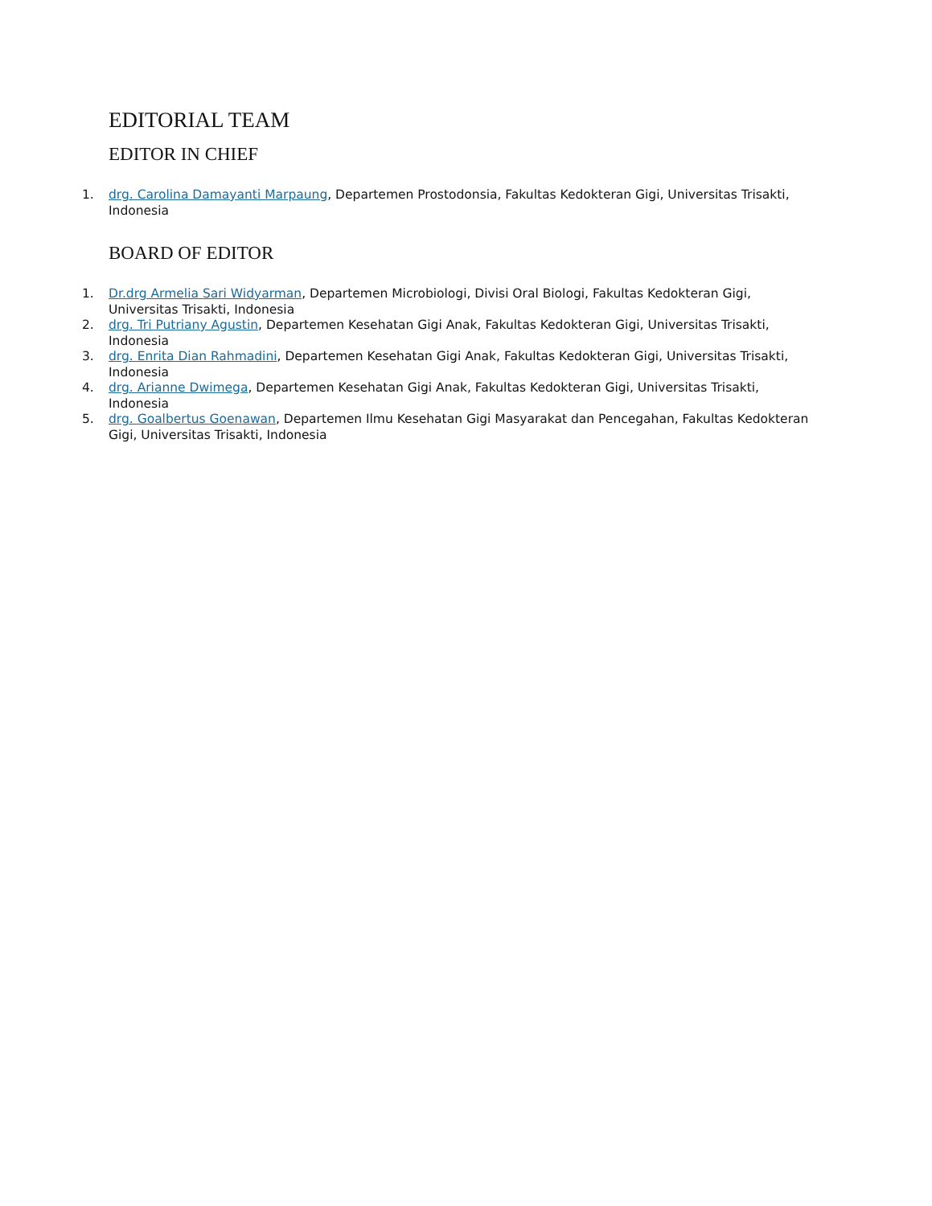EDITORIAL TEAM
EDITOR IN CHIEF
1. drg. Carolina Damayanti Marpaung, Departemen Prostodonsia, Fakultas Kedokteran Gigi, Universitas Trisakti, Indonesia
BOARD OF EDITOR
1. Dr.drg Armelia Sari Widyarman, Departemen Microbiologi, Divisi Oral Biologi, Fakultas Kedokteran Gigi, Universitas Trisakti, Indonesia
2. drg. Tri Putriany Agustin, Departemen Kesehatan Gigi Anak, Fakultas Kedokteran Gigi, Universitas Trisakti, Indonesia
3. drg. Enrita Dian Rahmadini, Departemen Kesehatan Gigi Anak, Fakultas Kedokteran Gigi, Universitas Trisakti, Indonesia
4. drg. Arianne Dwimega, Departemen Kesehatan Gigi Anak, Fakultas Kedokteran Gigi, Universitas Trisakti, Indonesia
5. drg. Goalbertus Goenawan, Departemen Ilmu Kesehatan Gigi Masyarakat dan Pencegahan, Fakultas Kedokteran Gigi, Universitas Trisakti, Indonesia